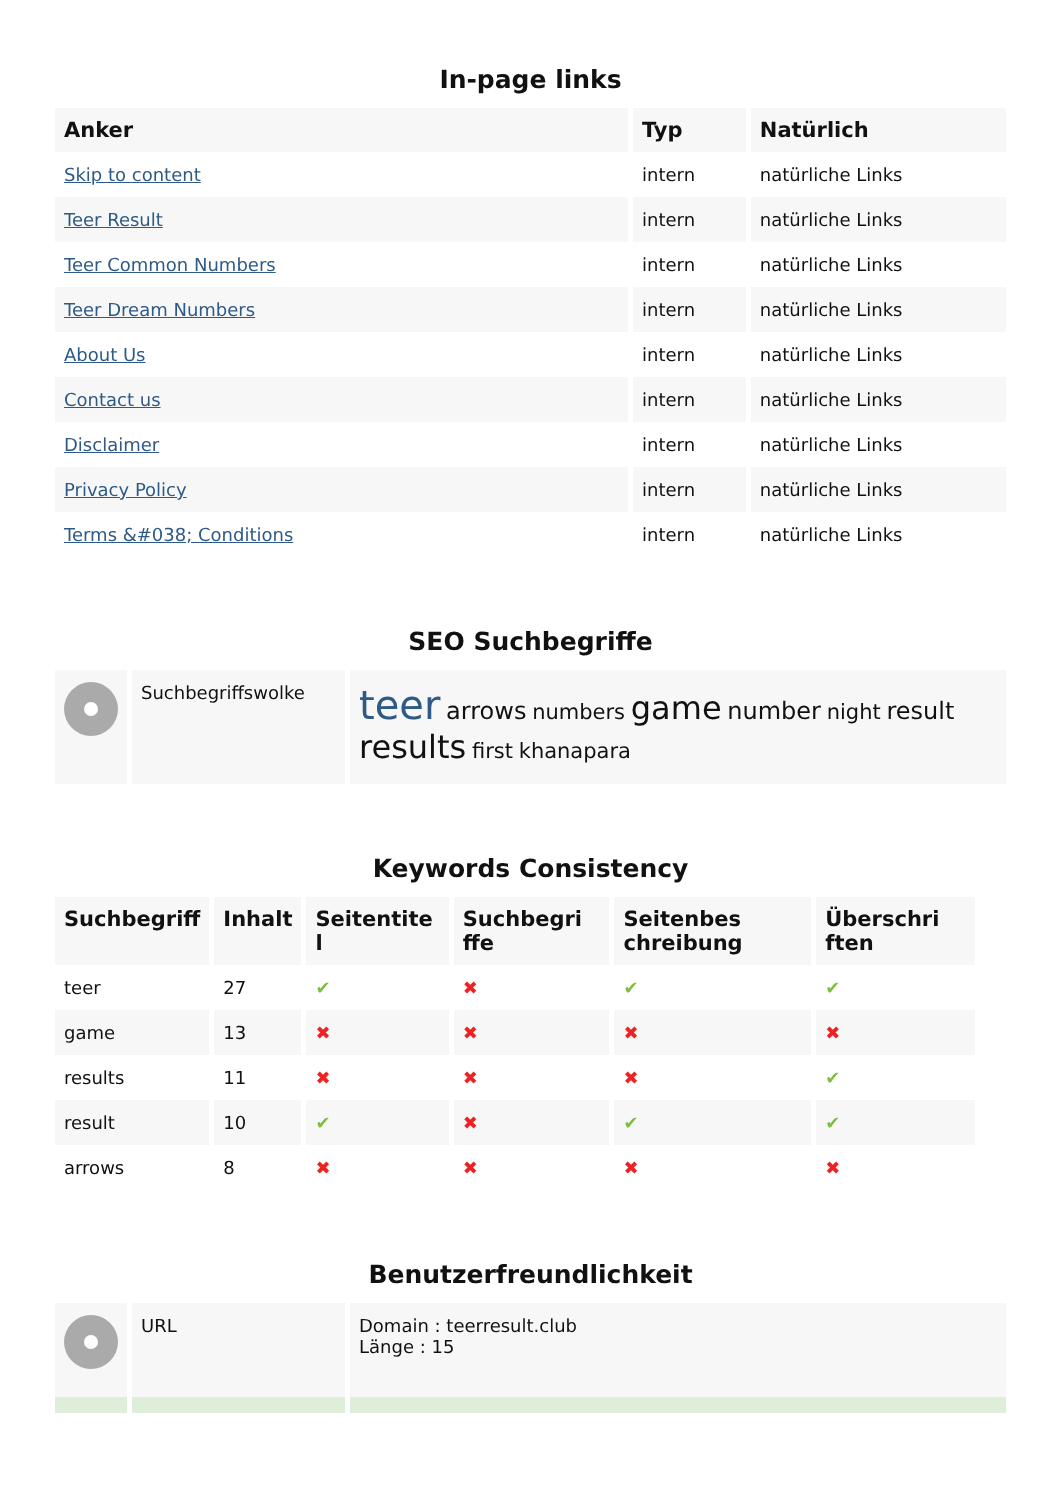In-page links
| Anker | Typ | Natürlich |
| --- | --- | --- |
| Skip to content | intern | natürliche Links |
| Teer Result | intern | natürliche Links |
| Teer Common Numbers | intern | natürliche Links |
| Teer Dream Numbers | intern | natürliche Links |
| About Us | intern | natürliche Links |
| Contact us | intern | natürliche Links |
| Disclaimer | intern | natürliche Links |
| Privacy Policy | intern | natürliche Links |
| Terms &#038; Conditions | intern | natürliche Links |
SEO Suchbegriffe
| | Suchbegriffswolke | teer arrows numbers game number night result results first khanapara |
Keywords Consistency
| Suchbegriff | Inhalt | Seitentite l | Suchbegri ffe | Seitenbes chreibung | Überschri ften |
| --- | --- | --- | --- | --- | --- |
| teer | 27 | ✔ | ✖ | ✔ | ✔ |
| game | 13 | ✖ | ✖ | ✖ | ✖ |
| results | 11 | ✖ | ✖ | ✖ | ✔ |
| result | 10 | ✔ | ✖ | ✔ | ✔ |
| arrows | 8 | ✖ | ✖ | ✖ | ✖ |
Benutzerfreundlichkeit
| | URL | Domain : teerresult.club Länge : 15 |